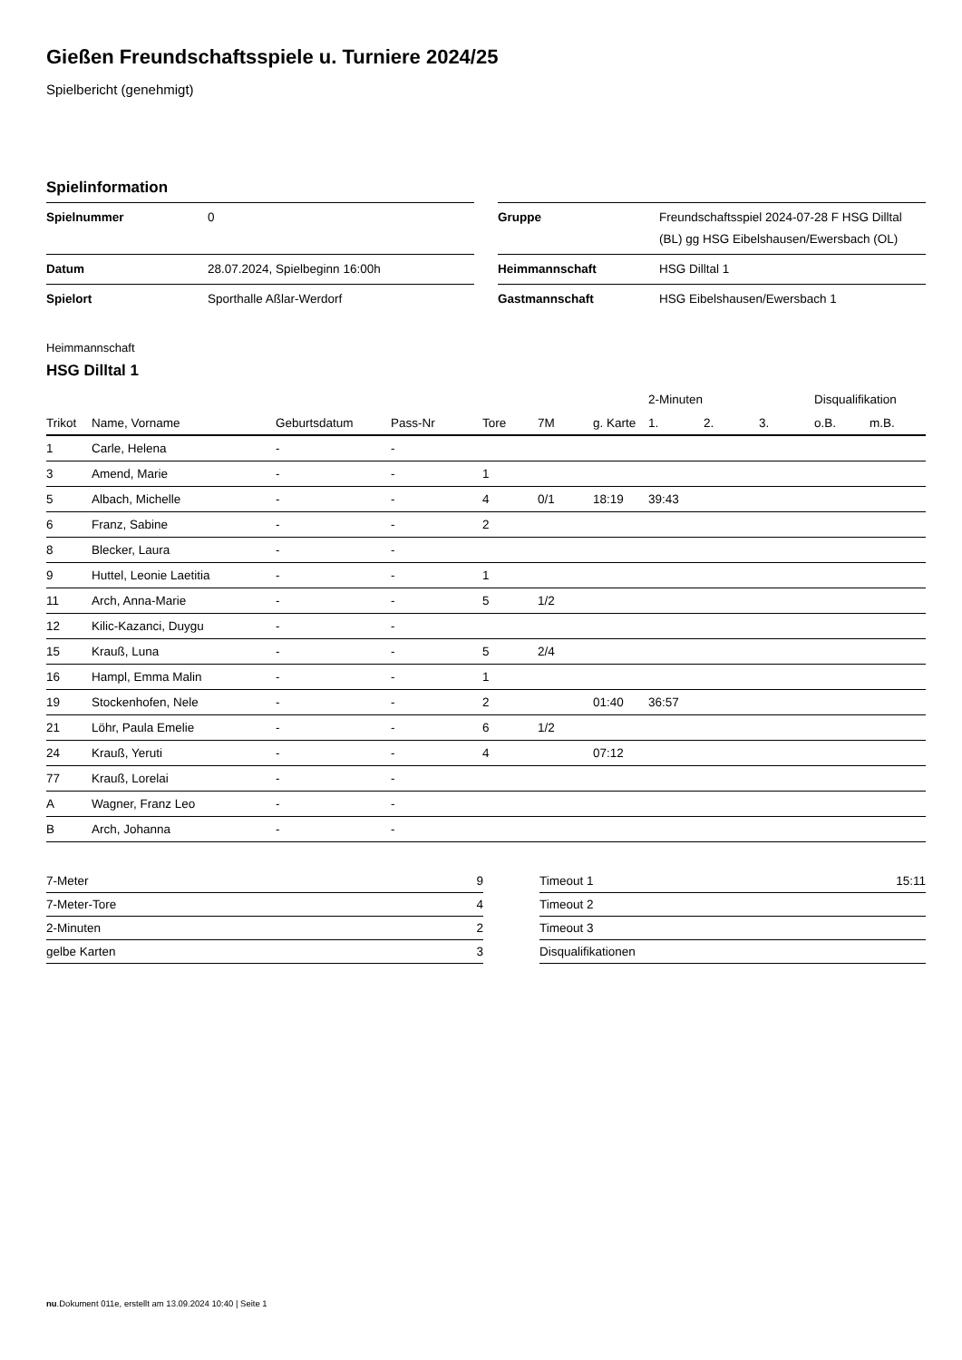Gießen Freundschaftsspiele u. Turniere 2024/25
Spielbericht (genehmigt)
Spielinformation
| Spielnummer | 0 |
| Datum | 28.07.2024, Spielbeginn 16:00h |
| Spielort | Sporthalle Aßlar-Werdorf |
| Gruppe | Freundschaftsspiel 2024-07-28 F HSG Dilltal (BL) gg HSG Eibelshausen/Ewersbach (OL) |
| Heimmannschaft | HSG Dilltal 1 |
| Gastmannschaft | HSG Eibelshausen/Ewersbach 1 |
Heimmannschaft
HSG Dilltal 1
| | | | | | | | 2-Minuten | | | Disqualifikation | |
| --- | --- | --- | --- | --- | --- | --- | --- | --- | --- | --- | --- |
| Trikot | Name, Vorname | Geburtsdatum | Pass-Nr | Tore | 7M | g. Karte | 1. | 2. | 3. | o.B. | m.B. |
| 1 | Carle, Helena | - | - | | | | | | | | |
| 3 | Amend, Marie | - | - | 1 | | | | | | | |
| 5 | Albach, Michelle | - | - | 4 | 0/1 | 18:19 | 39:43 | | | | |
| 6 | Franz, Sabine | - | - | 2 | | | | | | | |
| 8 | Blecker, Laura | - | - | | | | | | | | |
| 9 | Huttel, Leonie Laetitia | - | - | 1 | | | | | | | |
| 11 | Arch, Anna-Marie | - | - | 5 | 1/2 | | | | | | |
| 12 | Kilic-Kazanci, Duygu | - | - | | | | | | | | |
| 15 | Krauß, Luna | - | - | 5 | 2/4 | | | | | | |
| 16 | Hampl, Emma Malin | - | - | 1 | | | | | | | |
| 19 | Stockenhofen, Nele | - | - | 2 | | 01:40 | 36:57 | | | | |
| 21 | Löhr, Paula Emelie | - | - | 6 | 1/2 | | | | | | |
| 24 | Krauß, Yeruti | - | - | 4 | | 07:12 | | | | | |
| 77 | Krauß, Lorelai | - | - | | | | | | | | |
| A | Wagner, Franz Leo | - | - | | | | | | | | |
| B | Arch, Johanna | - | - | | | | | | | | |
| 7-Meter | 9 |
| 7-Meter-Tore | 4 |
| 2-Minuten | 2 |
| gelbe Karten | 3 |
| Timeout 1 | 15:11 |
| Timeout 2 | |
| Timeout 3 | |
| Disqualifikationen | |
nu.Dokument 011e, erstellt am 13.09.2024 10:40 | Seite 1